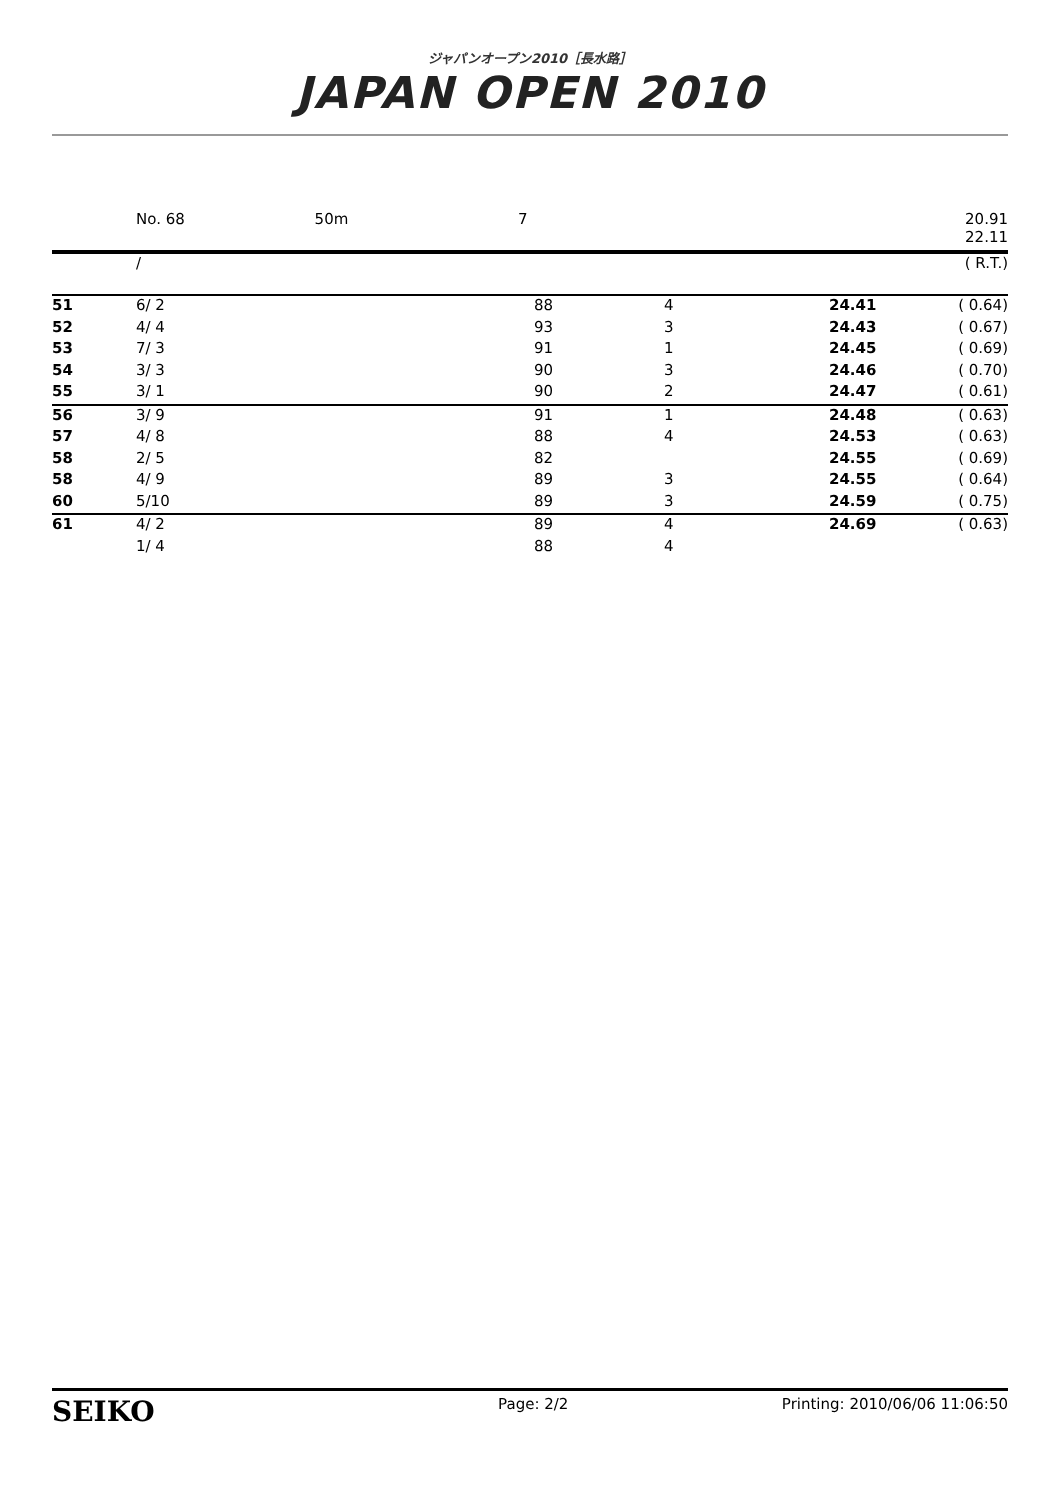ジャパンオープン2010［長水路］
JAPAN OPEN 2010
No. 68 50m 7 20.91
22.11
| | / | | | | ( R.T.) |
| 51 | 6/ 2 | 88 | 4 | 24.41 | ( 0.64) |
| 52 | 4/ 4 | 93 | 3 | 24.43 | ( 0.67) |
| 53 | 7/ 3 | 91 | 1 | 24.45 | ( 0.69) |
| 54 | 3/ 3 | 90 | 3 | 24.46 | ( 0.70) |
| 55 | 3/ 1 | 90 | 2 | 24.47 | ( 0.61) |
| 56 | 3/ 9 | 91 | 1 | 24.48 | ( 0.63) |
| 57 | 4/ 8 | 88 | 4 | 24.53 | ( 0.63) |
| 58 | 2/ 5 | 82 | | 24.55 | ( 0.69) |
| 58 | 4/ 9 | 89 | 3 | 24.55 | ( 0.64) |
| 60 | 5/10 | 89 | 3 | 24.59 | ( 0.75) |
| 61 | 4/ 2 | 89 | 4 | 24.69 | ( 0.63) |
| | 1/ 4 | 88 | 4 | | |
SEIKO Page: 2/2 Printing: 2010/06/06 11:06:50